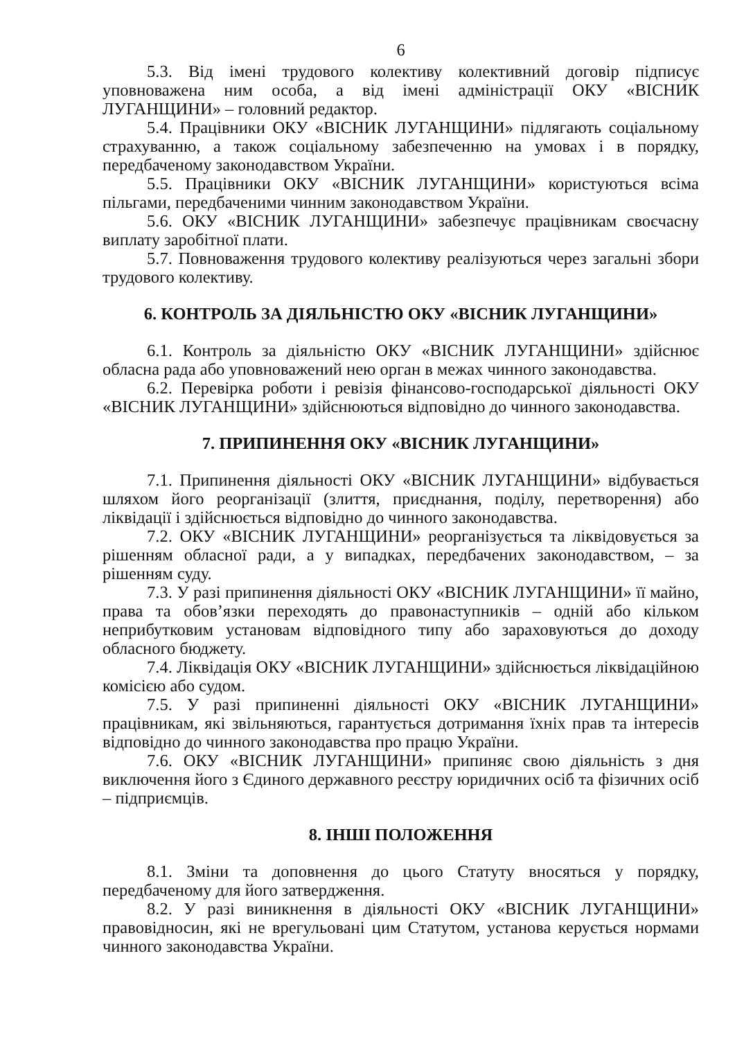6
5.3. Від імені трудового колективу колективний договір підписує уповноважена ним особа, а від імені адміністрації ОКУ «ВІСНИК ЛУГАНЩИНИ» – головний редактор.
5.4. Працівники ОКУ «ВІСНИК ЛУГАНЩИНИ» підлягають соціальному страхуванню, а також соціальному забезпеченню на умовах і в порядку, передбаченому законодавством України.
5.5. Працівники ОКУ «ВІСНИК ЛУГАНЩИНИ» користуються всіма пільгами, передбаченими чинним законодавством України.
5.6. ОКУ «ВІСНИК ЛУГАНЩИНИ» забезпечує працівникам своєчасну виплату заробітної плати.
5.7. Повноваження трудового колективу реалізуються через загальні збори трудового колективу.
6. КОНТРОЛЬ ЗА ДІЯЛЬНІСТЮ ОКУ «ВІСНИК ЛУГАНЩИНИ»
6.1. Контроль за діяльністю ОКУ «ВІСНИК ЛУГАНЩИНИ» здійснює обласна рада або уповноважений нею орган в межах чинного законодавства.
6.2. Перевірка роботи і ревізія фінансово-господарської діяльності ОКУ «ВІСНИК ЛУГАНЩИНИ» здійснюються відповідно до чинного законодавства.
7. ПРИПИНЕННЯ ОКУ «ВІСНИК ЛУГАНЩИНИ»
7.1. Припинення діяльності ОКУ «ВІСНИК ЛУГАНЩИНИ» відбувається шляхом його реорганізації (злиття, приєднання, поділу, перетворення) або ліквідації і здійснюється відповідно до чинного законодавства.
7.2. ОКУ «ВІСНИК ЛУГАНЩИНИ» реорганізується та ліквідовується за рішенням обласної ради, а у випадках, передбачених законодавством, – за рішенням суду.
7.3. У разі припинення діяльності ОКУ «ВІСНИК ЛУГАНЩИНИ» її майно, права та обов’язки переходять до правонаступників – одній або кільком неприбутковим установам відповідного типу або зараховуються до доходу обласного бюджету.
7.4. Ліквідація ОКУ «ВІСНИК ЛУГАНЩИНИ» здійснюється ліквідаційною комісією або судом.
7.5. У разі припиненні діяльності ОКУ «ВІСНИК ЛУГАНЩИНИ» працівникам, які звільняються, гарантується дотримання їхніх прав та інтересів відповідно до чинного законодавства про працю України.
7.6. ОКУ «ВІСНИК ЛУГАНЩИНИ» припиняє свою діяльність з дня виключення його з Єдиного державного реєстру юридичних осіб та фізичних осіб – підприємців.
8. ІНШІ ПОЛОЖЕННЯ
8.1. Зміни та доповнення до цього Статуту вносяться у порядку, передбаченому для його затвердження.
8.2. У разі виникнення в діяльності ОКУ «ВІСНИК ЛУГАНЩИНИ» правовідносин, які не врегульовані цим Статутом, установа керується нормами чинного законодавства України.